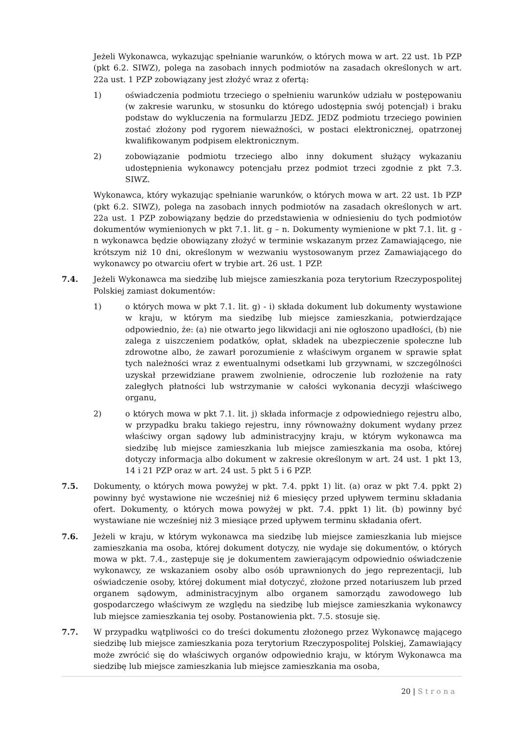Jeżeli Wykonawca, wykazując spełnianie warunków, o których mowa w art. 22 ust. 1b PZP (pkt 6.2. SIWZ), polega na zasobach innych podmiotów na zasadach określonych w art. 22a ust. 1 PZP zobowiązany jest złożyć wraz z ofertą:
1) oświadczenia podmiotu trzeciego o spełnieniu warunków udziału w postępowaniu (w zakresie warunku, w stosunku do którego udostępnia swój potencjał) i braku podstaw do wykluczenia na formularzu JEDZ. JEDZ podmiotu trzeciego powinien zostać złożony pod rygorem nieważności, w postaci elektronicznej, opatrzonej kwalifikowanym podpisem elektronicznym.
2) zobowiązanie podmiotu trzeciego albo inny dokument służący wykazaniu udostępnienia wykonawcy potencjału przez podmiot trzeci zgodnie z pkt 7.3. SIWZ.
Wykonawca, który wykazując spełnianie warunków, o których mowa w art. 22 ust. 1b PZP (pkt 6.2. SIWZ), polega na zasobach innych podmiotów na zasadach określonych w art. 22a ust. 1 PZP zobowiązany będzie do przedstawienia w odniesieniu do tych podmiotów dokumentów wymienionych w pkt 7.1. lit. g – n. Dokumenty wymienione w pkt 7.1. lit. g - n wykonawca będzie obowiązany złożyć w terminie wskazanym przez Zamawiającego, nie krótszym niż 10 dni, określonym w wezwaniu wystosowanym przez Zamawiającego do wykonawcy po otwarciu ofert w trybie art. 26 ust. 1 PZP.
7.4. Jeżeli Wykonawca ma siedzibę lub miejsce zamieszkania poza terytorium Rzeczypospolitej Polskiej zamiast dokumentów:
1) o których mowa w pkt 7.1. lit. g) - i) składa dokument lub dokumenty wystawione w kraju, w którym ma siedzibę lub miejsce zamieszkania, potwierdzające odpowiednio, że: (a) nie otwarto jego likwidacji ani nie ogłoszono upadłości, (b) nie zalega z uiszczeniem podatków, opłat, składek na ubezpieczenie społeczne lub zdrowotne albo, że zawarł porozumienie z właściwym organem w sprawie spłat tych należności wraz z ewentualnymi odsetkami lub grzywnami, w szczególności uzyskał przewidziane prawem zwolnienie, odroczenie lub rozłożenie na raty zaległych płatności lub wstrzymanie w całości wykonania decyzji właściwego organu,
2) o których mowa w pkt 7.1. lit. j) składa informacje z odpowiedniego rejestru albo, w przypadku braku takiego rejestru, inny równoważny dokument wydany przez właściwy organ sądowy lub administracyjny kraju, w którym wykonawca ma siedzibę lub miejsce zamieszkania lub miejsce zamieszkania ma osoba, której dotyczy informacja albo dokument w zakresie określonym w art. 24 ust. 1 pkt 13, 14 i 21 PZP oraz w art. 24 ust. 5 pkt 5 i 6 PZP.
7.5. Dokumenty, o których mowa powyżej w pkt. 7.4. ppkt 1) lit. (a) oraz w pkt 7.4. ppkt 2) powinny być wystawione nie wcześniej niż 6 miesięcy przed upływem terminu składania ofert. Dokumenty, o których mowa powyżej w pkt. 7.4. ppkt 1) lit. (b) powinny być wystawiane nie wcześniej niż 3 miesiące przed upływem terminu składania ofert.
7.6. Jeżeli w kraju, w którym wykonawca ma siedzibę lub miejsce zamieszkania lub miejsce zamieszkania ma osoba, której dokument dotyczy, nie wydaje się dokumentów, o których mowa w pkt. 7.4., zastępuje się je dokumentem zawierającym odpowiednio oświadczenie wykonawcy, ze wskazaniem osoby albo osób uprawnionych do jego reprezentacji, lub oświadczenie osoby, której dokument miał dotyczyć, złożone przed notariuszem lub przed organem sądowym, administracyjnym albo organem samorządu zawodowego lub gospodarczego właściwym ze względu na siedzibę lub miejsce zamieszkania wykonawcy lub miejsce zamieszkania tej osoby. Postanowienia pkt. 7.5. stosuje się.
7.7. W przypadku wątpliwości co do treści dokumentu złożonego przez Wykonawcę mającego siedzibę lub miejsce zamieszkania poza terytorium Rzeczypospolitej Polskiej, Zamawiający może zwrócić się do właściwych organów odpowiednio kraju, w którym Wykonawca ma siedzibę lub miejsce zamieszkania lub miejsce zamieszkania ma osoba,
20 | Strona